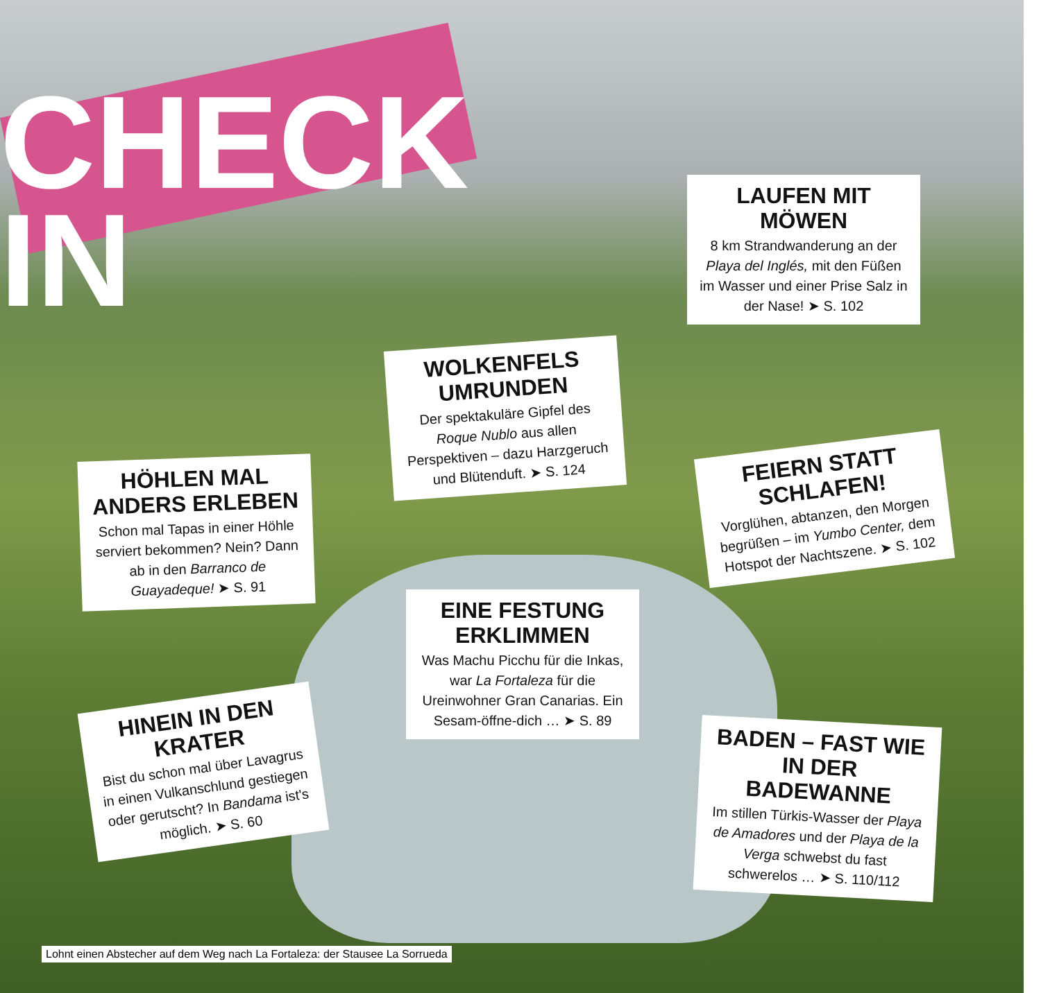CHECK
IN
LAUFEN MIT MÖWEN
8 km Strandwanderung an der Playa del Inglés, mit den Füßen im Wasser und einer Prise Salz in der Nase! ➤ S. 102
WOLKENFELS UMRUNDEN
Der spektakuläre Gipfel des Roque Nublo aus allen Perspektiven – dazu Harzgeruch und Blütenduft. ➤ S. 124
HÖHLEN MAL ANDERS ERLEBEN
Schon mal Tapas in einer Höhle serviert bekommen? Nein? Dann ab in den Barranco de Guayadeque! ➤ S. 91
FEIERN STATT SCHLAFEN!
Vorglühen, abtanzen, den Morgen begrüßen – im Yumbo Center, dem Hotspot der Nachtszene. ➤ S. 102
EINE FESTUNG ERKLIMMEN
Was Machu Picchu für die Inkas, war La Fortaleza für die Ureinwohner Gran Canarias. Ein Sesam-öffne-dich … ➤ S. 89
HINEIN IN DEN KRATER
Bist du schon mal über Lavagrus in einen Vulkanschlund gestiegen oder gerutscht? In Bandama ist's möglich. ➤ S. 60
BADEN – FAST WIE IN DER BADEWANNE
Im stillen Türkis-Wasser der Playa de Amadores und der Playa de la Verga schwebst du fast schwerelos … ➤ S. 110/112
Lohnt einen Abstecher auf dem Weg nach La Fortaleza: der Stausee La Sorrueda